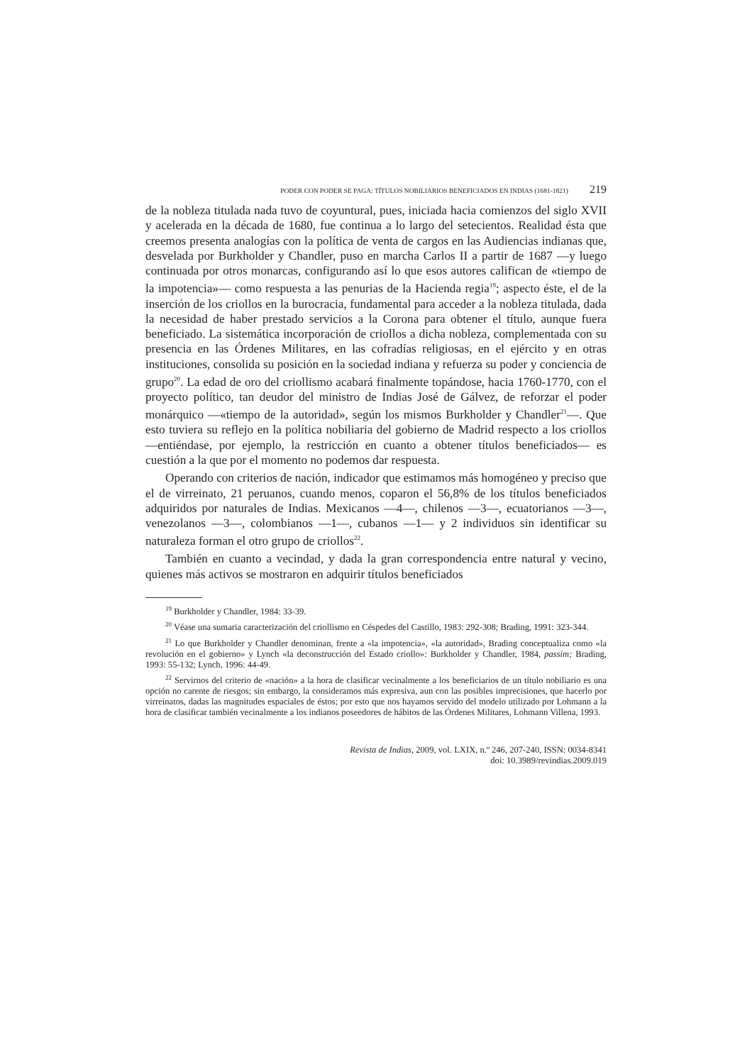PODER CON PODER SE PAGA: TÍTULOS NOBILIARIOS BENEFICIADOS EN INDIAS (1681-1821) 219
de la nobleza titulada nada tuvo de coyuntural, pues, iniciada hacia comienzos del siglo XVII y acelerada en la década de 1680, fue continua a lo largo del setecientos. Realidad ésta que creemos presenta analogías con la política de venta de cargos en las Audiencias indianas que, desvelada por Burkholder y Chandler, puso en marcha Carlos II a partir de 1687 —y luego continuada por otros monarcas, configurando así lo que esos autores califican de «tiempo de la impotencia»— como respuesta a las penurias de la Hacienda regia<sup>19</sup>; aspecto éste, el de la inserción de los criollos en la burocracia, fundamental para acceder a la nobleza titulada, dada la necesidad de haber prestado servicios a la Corona para obtener el título, aunque fuera beneficiado. La sistemática incorporación de criollos a dicha nobleza, complementada con su presencia en las Órdenes Militares, en las cofradías religiosas, en el ejército y en otras instituciones, consolida su posición en la sociedad indiana y refuerza su poder y conciencia de grupo<sup>20</sup>. La edad de oro del criollismo acabará finalmente topándose, hacia 1760-1770, con el proyecto político, tan deudor del ministro de Indias José de Gálvez, de reforzar el poder monárquico —«tiempo de la autoridad», según los mismos Burkholder y Chandler<sup>21</sup>—. Que esto tuviera su reflejo en la política nobiliaria del gobierno de Madrid respecto a los criollos —entiéndase, por ejemplo, la restricción en cuanto a obtener títulos beneficiados— es cuestión a la que por el momento no podemos dar respuesta.
Operando con criterios de nación, indicador que estimamos más homogéneo y preciso que el de virreinato, 21 peruanos, cuando menos, coparon el 56,8% de los títulos beneficiados adquiridos por naturales de Indias. Mexicanos —4—, chilenos —3—, ecuatorianos —3—, venezolanos —3—, colombianos —1—, cubanos —1— y 2 individuos sin identificar su naturaleza forman el otro grupo de criollos<sup>22</sup>.
También en cuanto a vecindad, y dada la gran correspondencia entre natural y vecino, quienes más activos se mostraron en adquirir títulos beneficiados
<sup>19</sup> Burkholder y Chandler, 1984: 33-39.
<sup>20</sup> Véase una sumaria caracterización del criollismo en Céspedes del Castillo, 1983: 292-308; Brading, 1991: 323-344.
<sup>21</sup> Lo que Burkholder y Chandler denominan, frente a «la impotencia», «la autoridad», Brading conceptualiza como «la revolución en el gobierno» y Lynch «la deconstrucción del Estado criollo»: Burkholder y Chandler, 1984, passim; Brading, 1993: 55-132; Lynch, 1996: 44-49.
<sup>22</sup> Servirnos del criterio de «nación» a la hora de clasificar vecinalmente a los beneficiarios de un título nobiliario es una opción no carente de riesgos; sin embargo, la consideramos más expresiva, aun con las posibles imprecisiones, que hacerlo por virreinatos, dadas las magnitudes espaciales de éstos; por esto que nos hayamos servido del modelo utilizado por Lohmann a la hora de clasificar también vecinalmente a los indianos poseedores de hábitos de las Órdenes Militares, Lohmann Villena, 1993.
Revista de Indias, 2009, vol. LXIX, n.º 246, 207-240, ISSN: 0034-8341
doi: 10.3989/revindias.2009.019